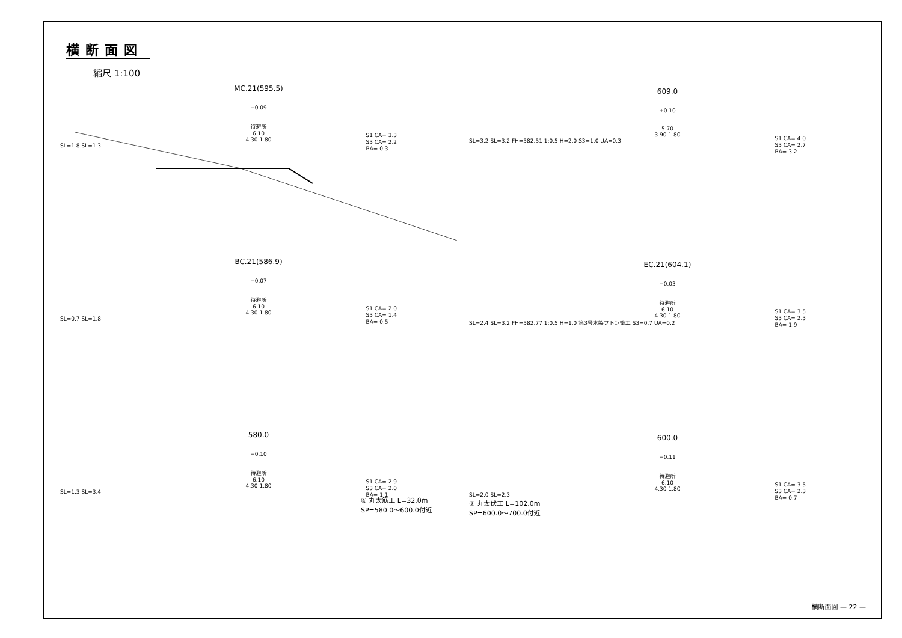横断面図
縮尺 1:100
MC.21(595.5)
−0.09
待避所
6.10
4.30 1.80
S1 CA= 3.3
S3 CA= 2.2
BA= 0.3
SL=1.8 SL=1.3
BC.21(586.9)
−0.07
待避所
6.10
4.30 1.80
S1 CA= 2.0
S3 CA= 1.4
BA= 0.5
SL=0.7 SL=1.8
580.0
−0.10
待避所
6.10
4.30 1.80
S1 CA= 2.9
S3 CA= 2.0
BA= 1.1
SL=1.3 SL=3.4
④ 丸太筋工 L=32.0m
SP=580.0～600.0付近
609.0
+0.10
5.70
3.90 1.80
S1 CA= 4.0
S3 CA= 2.7
BA= 3.2
SL=3.2 SL=3.2 FH=582.51 1:0.5 H=2.0 S3=1.0 UA=0.3
EC.21(604.1)
−0.03
待避所
6.10
4.30 1.80
S1 CA= 3.5
S3 CA= 2.3
BA= 1.9
SL=2.4 SL=3.2 FH=582.77 1:0.5 H=1.0 第3号木製フトン篭工 S3=0.7 UA=0.2
600.0
−0.11
待避所
6.10
4.30 1.80
S1 CA= 3.5
S3 CA= 2.3
BA= 0.7
SL=2.0 SL=2.3
⑦ 丸太伏工 L=102.0m
SP=600.0～700.0付近
横断面図 — 22 —